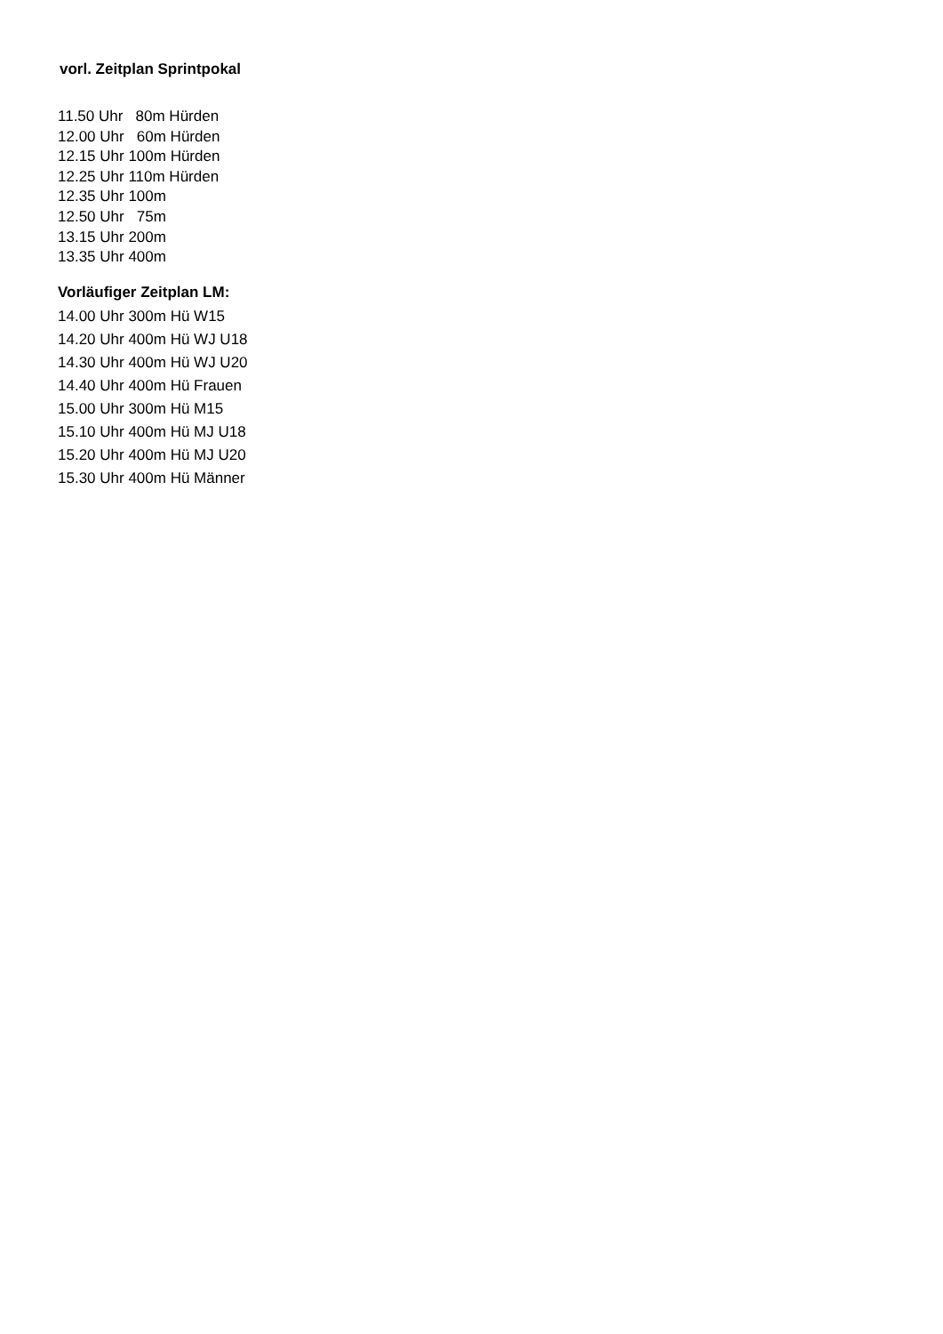vorl. Zeitplan Sprintpokal
11.50 Uhr 80m Hürden 12.00 Uhr 60m Hürden 12.15 Uhr 100m Hürden 12.25 Uhr 110m Hürden 12.35 Uhr 100m 12.50 Uhr 75m 13.15 Uhr 200m 13.35 Uhr 400m
Vorläufiger Zeitplan LM:
14.00 Uhr 300m Hü W15
14.20 Uhr 400m Hü WJ U18
14.30 Uhr 400m Hü WJ U20
14.40 Uhr 400m Hü Frauen
15.00 Uhr 300m Hü M15
15.10 Uhr 400m Hü MJ U18
15.20 Uhr 400m Hü MJ U20
15.30 Uhr 400m Hü Männer